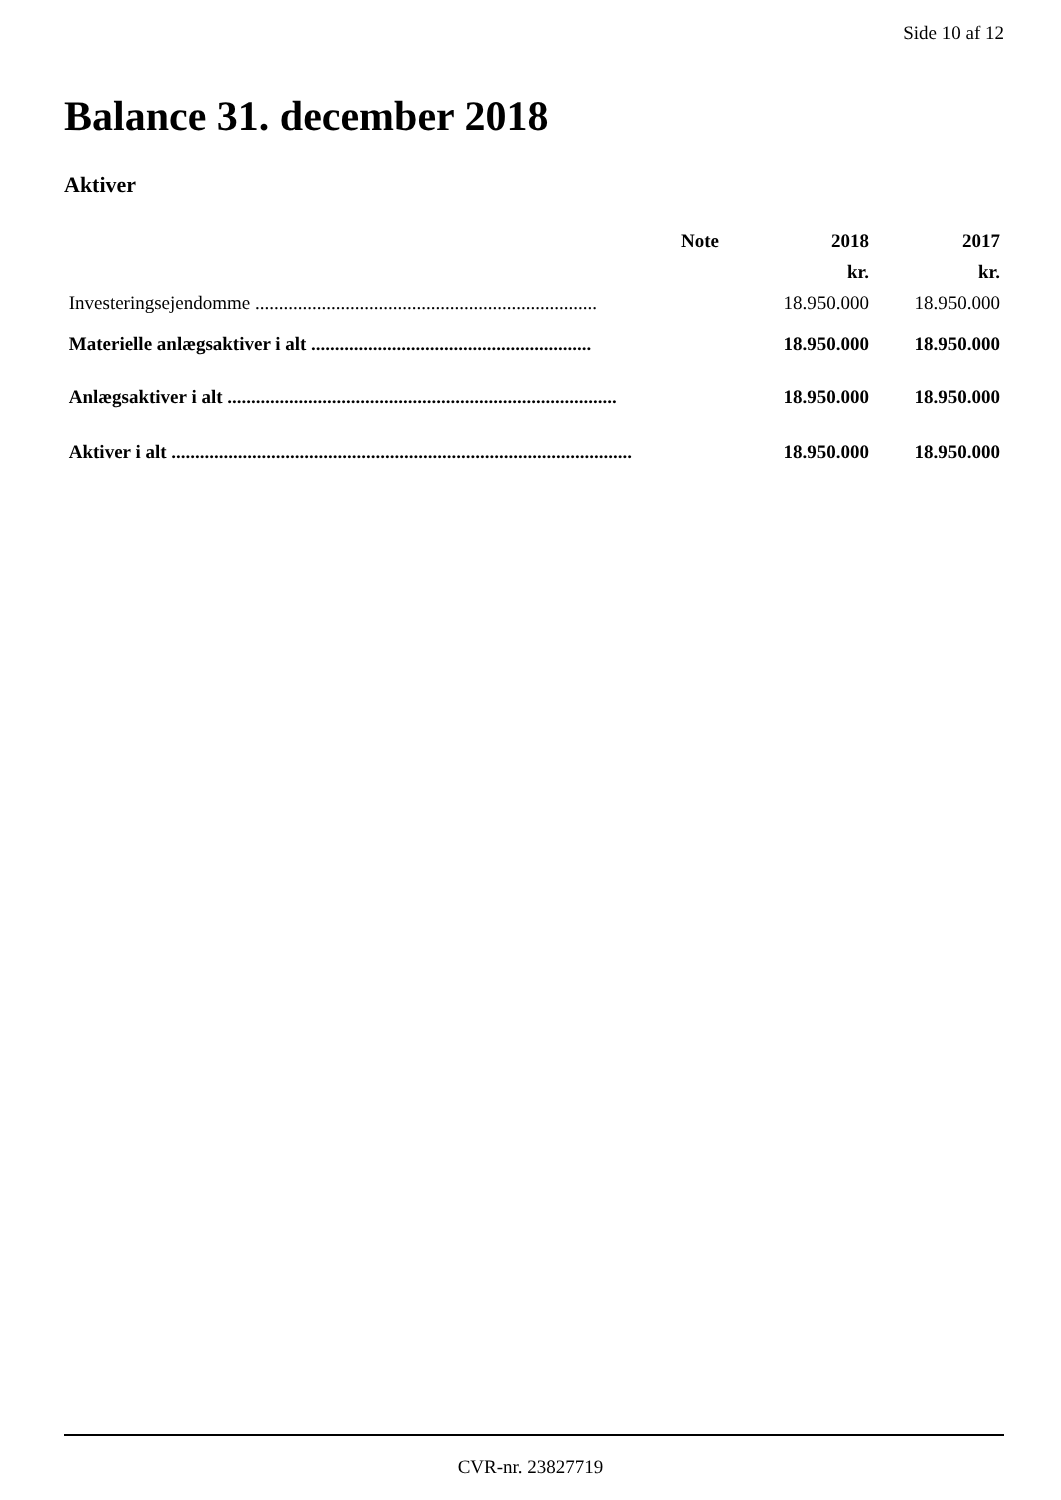Side 10 af 12
Balance 31. december 2018
Aktiver
| | Note | 2018 | 2017 |
| --- | --- | --- | --- |
| | | kr. | kr. |
| Investeringsejendomme ........................................................................ | | 18.950.000 | 18.950.000 |
| Materielle anlægsaktiver i alt ........................................................... | | 18.950.000 | 18.950.000 |
| Anlægsaktiver i alt .................................................................................. | | 18.950.000 | 18.950.000 |
| Aktiver i alt ..................................................................................................... | | 18.950.000 | 18.950.000 |
CVR-nr. 23827719